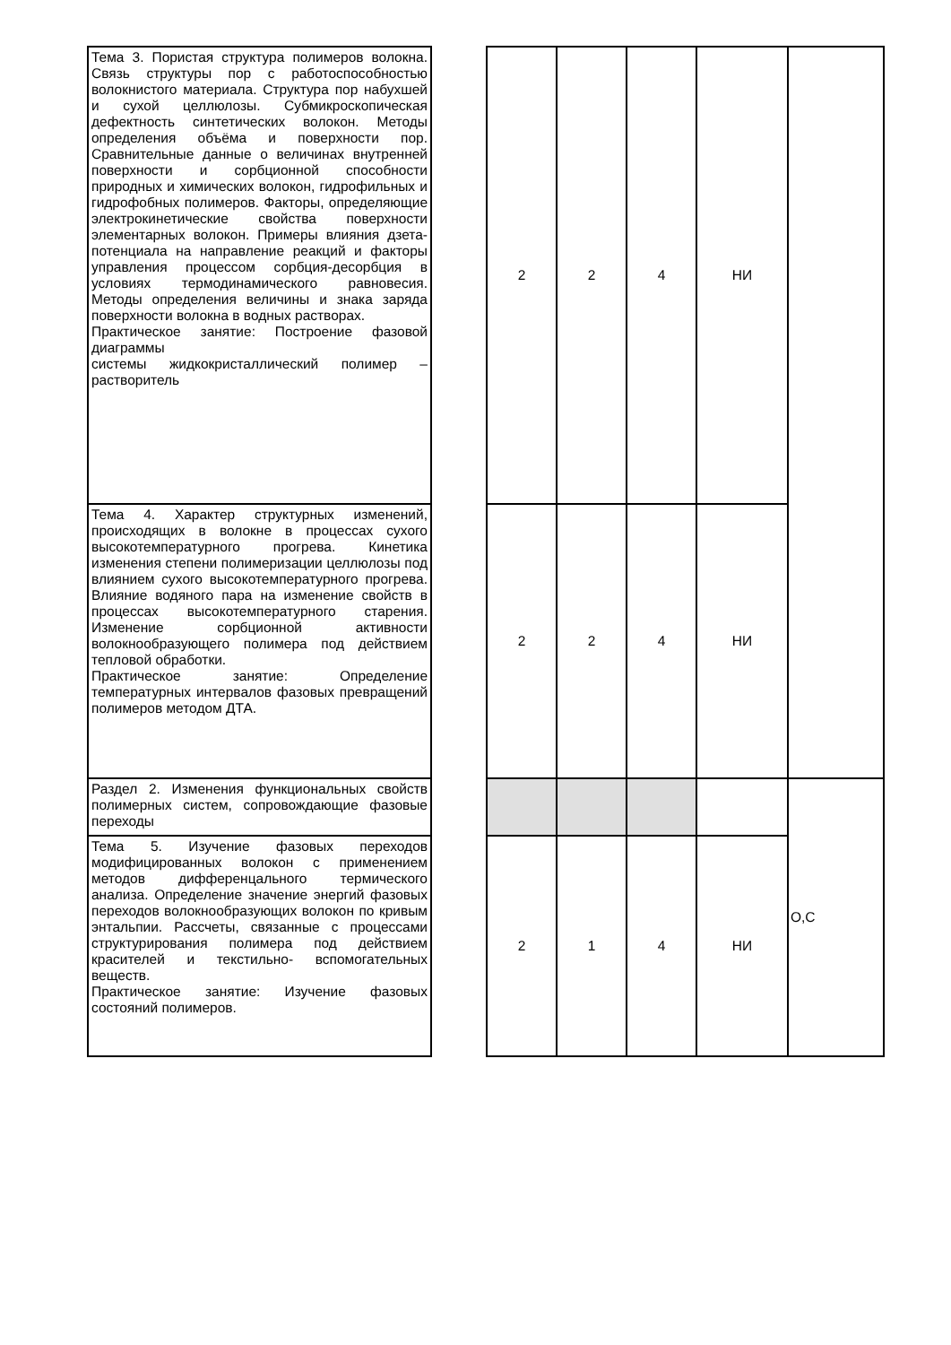| Тема 3. Пористая структура полимеров волокна. Связь структуры пор с работоспособностью волокнистого материала. Структура пор набухшей и сухой целлюлозы. Субмикроскопическая дефектность синтетических волокон. Методы определения объёма и поверхности пор. Сравнительные данные о величинах внутренней поверхности и сорбционной способности природных и химических волокон, гидрофильных и гидрофобных полимеров. Факторы, определяющие электрокинетические свойства поверхности элементарных волокон. Примеры влияния дзета- потенциала на направление реакций и факторы управления процессом сорбция-десорбция в условиях термодинамического равновесия. Методы определения величины и знака заряда поверхности волокна в водных растворах. Практическое занятие: Построение фазовой диаграммы системы жидкокристаллический полимер – растворитель | | 2 | 2 | 4 | НИ | |
| Тема 4. Характер структурных изменений, происходящих в волокне в процессах сухого высокотемпературного прогрева. Кинетика изменения степени полимеризации целлюлозы под влиянием сухого высокотемпературного прогрева. Влияние водяного пара на изменение свойств в процессах высокотемпературного старения. Изменение сорбционной активности волокнообразующего полимера под действием тепловой обработки. Практическое занятие: Определение температурных интервалов фазовых превращений полимеров методом ДТА. | | 2 | 2 | 4 | НИ | |
| Раздел 2. Изменения функциональных свойств полимерных систем, сопровождающие фазовые переходы | | | | | | О,С |
| Тема 5. Изучение фазовых переходов модифицированных волокон с применением методов дифференцального термического анализа. Определение значение энергий фазовых переходов волокнообразующих волокон по кривым энтальпии. Рассчеты, связанные с процессами структурирования полимера под действием красителей и текстильно- вспомогательных веществ. Практическое занятие: Изучение фазовых состояний полимеров. | | 2 | 1 | 4 | НИ | |